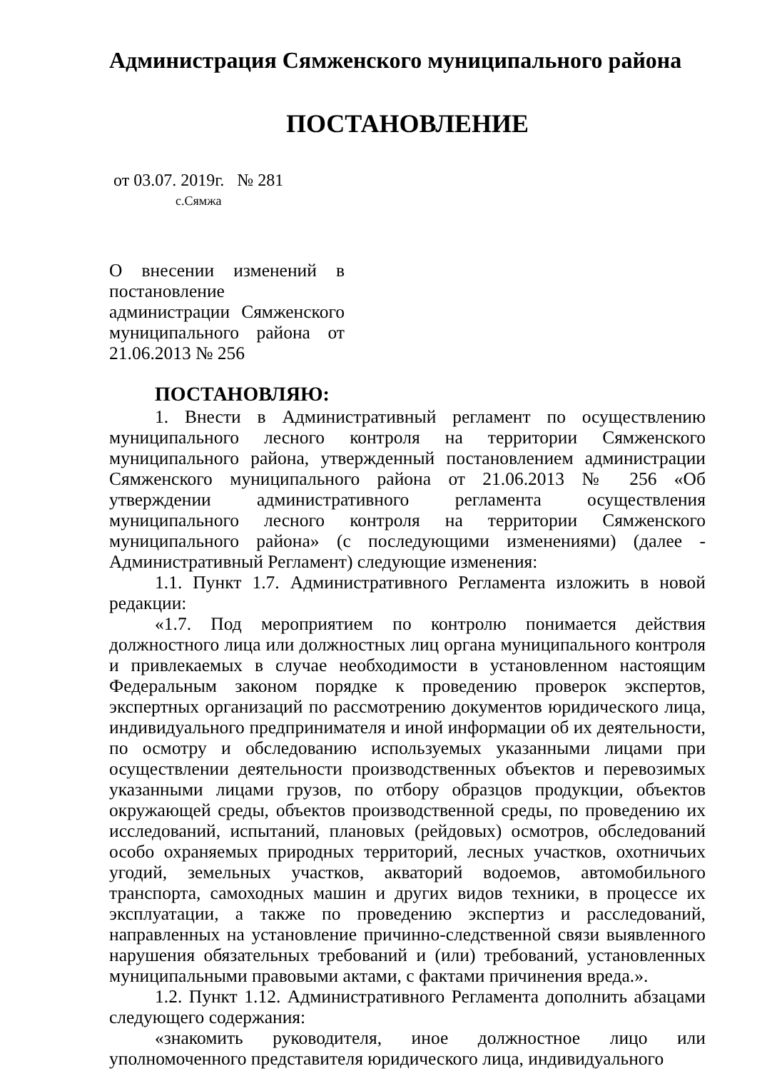Администрация Сямженского муниципального района
ПОСТАНОВЛЕНИЕ
от 03.07. 2019г. № 281
с.Сямжа
О внесении изменений в постановление администрации Сямженского муниципального района от 21.06.2013 № 256
ПОСТАНОВЛЯЮ:
1. Внести в Административный регламент по осуществлению муниципального лесного контроля на территории Сямженского муниципального района, утвержденный постановлением администрации Сямженского муниципального района от 21.06.2013 № 256 «Об утверждении административного регламента осуществления муниципального лесного контроля на территории Сямженского муниципального района» (с последующими изменениями) (далее - Административный Регламент) следующие изменения:
1.1. Пункт 1.7. Административного Регламента изложить в новой редакции:
«1.7. Под мероприятием по контролю понимается действия должностного лица или должностных лиц органа муниципального контроля и привлекаемых в случае необходимости в установленном настоящим Федеральным законом порядке к проведению проверок экспертов, экспертных организаций по рассмотрению документов юридического лица, индивидуального предпринимателя и иной информации об их деятельности, по осмотру и обследованию используемых указанными лицами при осуществлении деятельности производственных объектов и перевозимых указанными лицами грузов, по отбору образцов продукции, объектов окружающей среды, объектов производственной среды, по проведению их исследований, испытаний, плановых (рейдовых) осмотров, обследований особо охраняемых природных территорий, лесных участков, охотничьих угодий, земельных участков, акваторий водоемов, автомобильного транспорта, самоходных машин и других видов техники, в процессе их эксплуатации, а также по проведению экспертиз и расследований, направленных на установление причинно-следственной связи выявленного нарушения обязательных требований и (или) требований, установленных муниципальными правовыми актами, с фактами причинения вреда.».
1.2. Пункт 1.12. Административного Регламента дополнить абзацами следующего содержания:
«знакомить руководителя, иное должностное лицо или уполномоченного представителя юридического лица, индивидуального